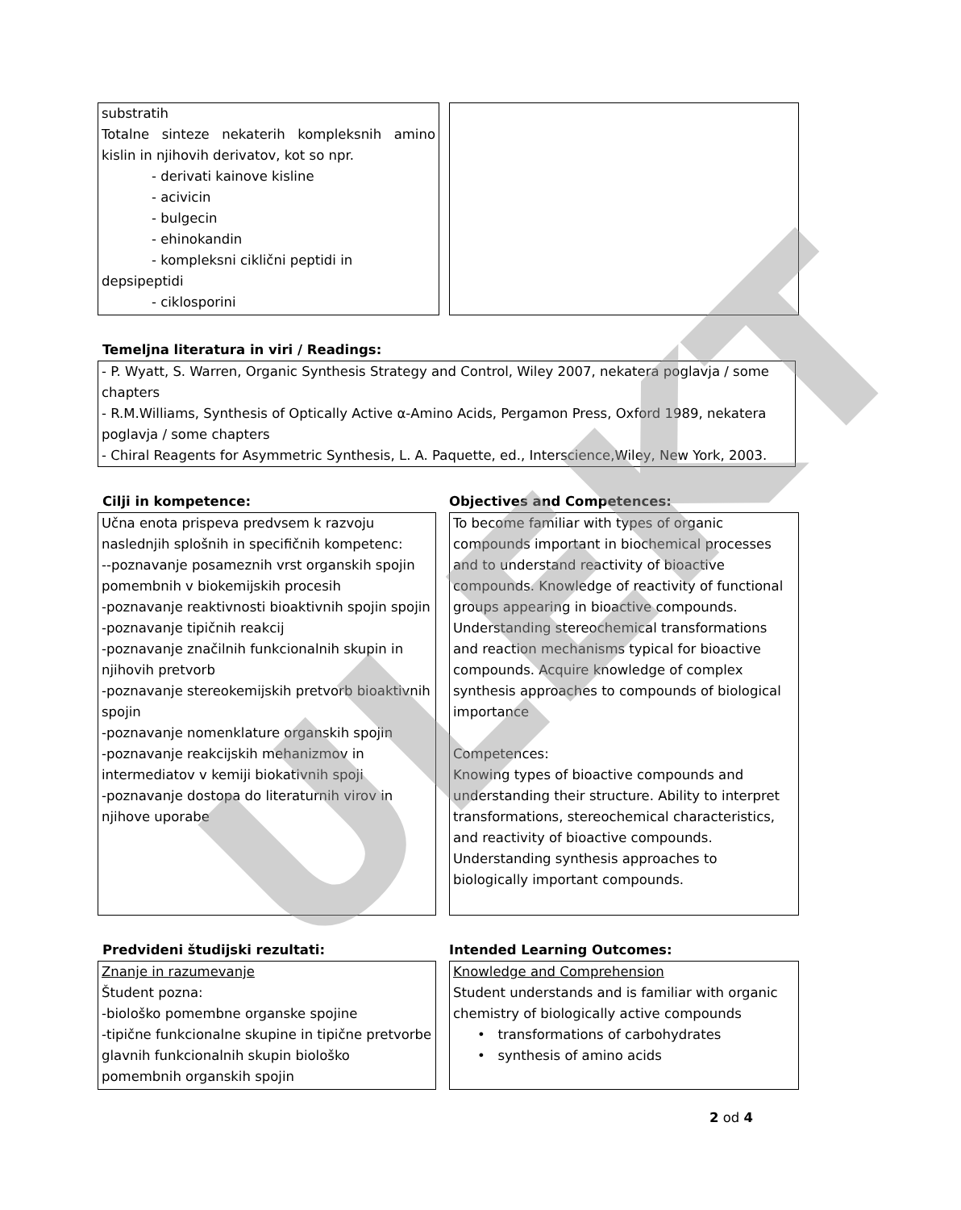substratih
Totalne sinteze nekaterih kompleksnih amino kislin in njihovih derivatov, kot so npr.
- derivati kainove kisline
- acivicin
- bulgecin
- ehinokandin
- kompleksni ciklični peptidi in
depsipeptidi
- ciklosporini
Temeljna literatura in viri / Readings:
- P. Wyatt, S. Warren, Organic Synthesis Strategy and Control, Wiley 2007, nekatera poglavja / some chapters
- R.M.Williams, Synthesis of Optically Active α-Amino Acids, Pergamon Press, Oxford 1989, nekatera poglavja / some chapters
- Chiral Reagents for Asymmetric Synthesis, L. A. Paquette, ed., Interscience,Wiley, New York, 2003.
Cilji in kompetence: Objectives and Competences:
Učna enota prispeva predvsem k razvoju naslednjih splošnih in specifičnih kompetenc:
--poznavanje posameznih vrst organskih spojin pomembnih v biokemijskih procesih
-poznavanje reaktivnosti bioaktivnih spojin spojin
-poznavanje tipičnih reakcij
-poznavanje značilnih funkcionalnih skupin in njihovih pretvorb
-poznavanje stereokemijskih pretvorb bioaktivnih spojin
-poznavanje nomenklature organskih spojin
-poznavanje reakcijskih mehanizmov in intermediatov v kemiji biokativnih spoji
-poznavanje dostopa do literaturnih virov in njihove uporabe
To become familiar with types of organic compounds important in biochemical processes and to understand reactivity of bioactive compounds. Knowledge of reactivity of functional groups appearing in bioactive compounds. Understanding stereochemical transformations and reaction mechanisms typical for bioactive compounds. Acquire knowledge of complex synthesis approaches to compounds of biological importance
Competences:
Knowing types of bioactive compounds and understanding their structure. Ability to interpret transformations, stereochemical characteristics, and reactivity of bioactive compounds. Understanding synthesis approaches to biologically important compounds.
Predvideni študijski rezultati: Intended Learning Outcomes:
Znanje in razumevanje
Študent pozna:
-biološko pomembne organske spojine
-tipične funkcionalne skupine in tipične pretvorbe glavnih funkcionalnih skupin biološko pomembnih organskih spojin
Knowledge and Comprehension
Student understands and is familiar with organic chemistry of biologically active compounds
• transformations of carbohydrates
• synthesis of amino acids
2 od 4
ULEKT